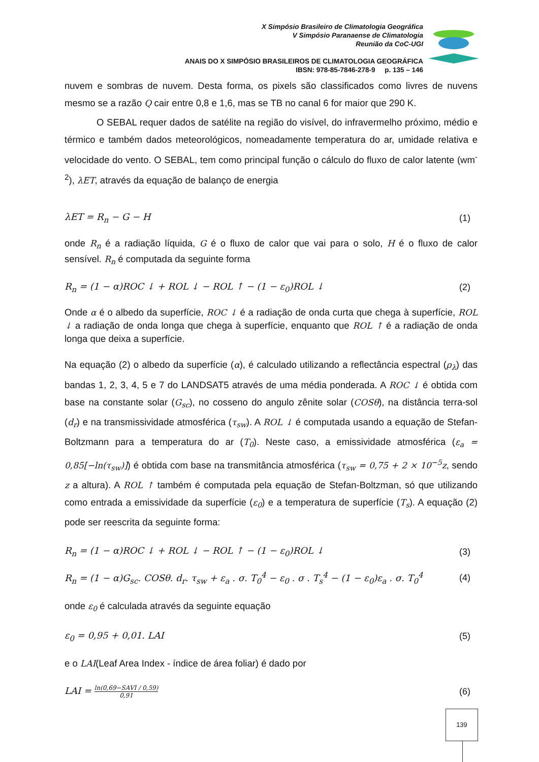X Simpósio Brasileiro de Climatologia Geográfica
V Simpósio Paranaense de Climatologia
Reunião da CoC-UGI
ANAIS DO X SIMPÓSIO BRASILEIROS DE CLIMATOLOGIA GEOGRÁFICA
IBSN: 978-85-7846-278-9 p. 135 – 146
nuvem e sombras de nuvem. Desta forma, os pixels são classificados como livres de nuvens mesmo se a razão Q cair entre 0,8 e 1,6, mas se TB no canal 6 for maior que 290 K.
O SEBAL requer dados de satélite na região do visível, do infravermelho próximo, médio e térmico e também dados meteorológicos, nomeadamente temperatura do ar, umidade relativa e velocidade do vento. O SEBAL, tem como principal função o cálculo do fluxo de calor latente (wm<sup>-2</sup>), λET, através da equação de balanço de energia
λET = R<sub>n</sub> − G − H (1)
onde R<sub>n</sub> é a radiação líquida, G é o fluxo de calor que vai para o solo, H é o fluxo de calor sensível. R<sub>n</sub> é computada da seguinte forma
R<sub>n</sub> = (1 − α)ROC ↓ + ROL ↓ − ROL ↑ − (1 − ε<sub>0</sub>)ROL ↓ (2)
Onde α é o albedo da superfície, ROC ↓ é a radiação de onda curta que chega à superfície, ROL ↓ a radiação de onda longa que chega à superfície, enquanto que ROL ↑ é a radiação de onda longa que deixa a superfície.
Na equação (2) o albedo da superfície (α), é calculado utilizando a reflectância espectral (ρ<sub>λ</sub>) das bandas 1, 2, 3, 4, 5 e 7 do LANDSAT5 através de uma média ponderada. A ROC ↓ é obtida com base na constante solar (G<sub>sc</sub>), no cosseno do angulo zênite solar (COSθ), na distância terra-sol (d<sub>r</sub>) e na transmissividade atmosférica (τ<sub>sw</sub>). A ROL ↓ é computada usando a equação de Stefan-Boltzmann para a temperatura do ar (T<sub>0</sub>). Neste caso, a emissividade atmosférica (ε<sub>a</sub> = 0,85[−ln(τ<sub>sw</sub>)]) é obtida com base na transmitância atmosférica (τ<sub>sw</sub> = 0,75 + 2 × 10<sup>−5</sup>z, sendo z a altura). A ROL ↑ também é computada pela equação de Stefan-Boltzman, só que utilizando como entrada a emissividade da superfície (ε<sub>0</sub>) e a temperatura de superfície (T<sub>s</sub>). A equação (2) pode ser reescrita da seguinte forma:
R<sub>n</sub> = (1 − α)ROC ↓ + ROL ↓ − ROL ↑ − (1 − ε<sub>0</sub>)ROL ↓ (3)
R<sub>n</sub> = (1 − α)G<sub>sc</sub>. COSθ. d<sub>r</sub>. τ<sub>sw</sub> + ε<sub>a</sub> . σ. T<sub>0</sub><sup>4</sup> − ε<sub>0</sub> . σ . T<sub>s</sub><sup>4</sup> − (1 − ε<sub>0</sub>)ε<sub>a</sub> . σ. T<sub>0</sub><sup>4</sup> (4)
onde ε<sub>0</sub> é calculada através da seguinte equação
ε<sub>0</sub> = 0,95 + 0,01. LAI (5)
e o LAI(Leaf Area Index - índice de área foliar) é dado por
LAI = ln(0,69−SAVI / 0,59) 0,91 (6)
139